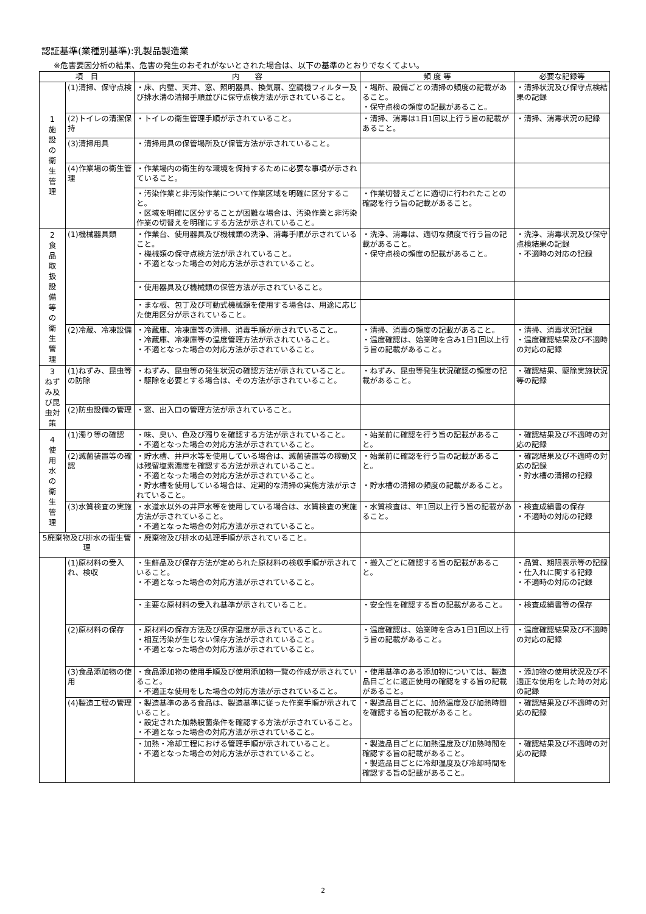認証基準(業種別基準):乳製品製造業
※危害要因分析の結果、危害の発生のおそれがないとされた場合は、以下の基準のとおりでなくてよい。
| 項 目 | | 内 容 | 頻 度 等 | 必要な記録等 |
| --- | --- | --- | --- | --- |
| 1 施 設 の 衛 生 管 理 | (1)清掃、保守点検 | ・床、内壁、天井、窓、照明器具、換気扇、空調機フィルター及び排水溝の清掃手順並びに保守点検方法が示されていること。 | ・場所、設備ごとの清掃の頻度の記載があること。 ・保守点検の頻度の記載があること。 | ・清掃状況及び保守点検結果の記録 |
| | (2)トイレの清潔保持 | ・トイレの衛生管理手順が示されていること。 | ・清掃、消毒は1日1回以上行う旨の記載があること。 | ・清掃、消毒状況の記録 |
| | (3)清掃用具 | ・清掃用具の保管場所及び保管方法が示されていること。 | | |
| | (4)作業場の衛生管理 | ・作業場内の衛生的な環境を保持するために必要な事項が示されていること。 | | |
| | | ・汚染作業と非汚染作業について作業区域を明確に区分すること。 ・区域を明確に区分することが困難な場合は、汚染作業と非汚染作業の切替えを明確にする方法が示されていること。 | ・作業切替えごとに適切に行われたことの確認を行う旨の記載があること。 | |
| 2 食 品 取 扱 設 備 等 の 衛 生 管 理 | (1)機械器具類 | ・作業台、使用器具及び機械類の洗浄、消毒手順が示されていること。 ・機械類の保守点検方法が示されていること。 ・不適となった場合の対応方法が示されていること。 | ・洗浄、消毒は、適切な頻度で行う旨の記載があること。 ・保守点検の頻度の記載があること。 | ・洗浄、消毒状況及び保守点検結果の記録 ・不適時の対応の記録 |
| | | ・使用器具及び機械類の保管方法が示されていること。 | | |
| | | ・まな板、包丁及び可動式機械類を使用する場合は、用途に応じた使用区分が示されていること。 | | |
| | (2)冷蔵、冷凍設備 | ・冷蔵庫、冷凍庫等の清掃、消毒手順が示されていること。 ・冷蔵庫、冷凍庫等の温度管理方法が示されていること。 ・不適となった場合の対応方法が示されていること。 | ・清掃、消毒の頻度の記載があること。 ・温度確認は、始業時を含み1日1回以上行う旨の記載があること。 | ・清掃、消毒状況記録 ・温度確認結果及び不適時の対応の記録 |
| 3 ねずみ及び昆虫対策 | (1)ねずみ、昆虫等の防除 | ・ねずみ、昆虫等の発生状況の確認方法が示されていること。 ・駆除を必要とする場合は、その方法が示されていること。 | ・ねずみ、昆虫等発生状況確認の頻度の記載があること。 | ・確認結果、駆除実施状況等の記録 |
| | (2)防虫設備の管理 | ・窓、出入口の管理方法が示されていること。 | | |
| 4 使 用 水 の 衛 生 管 理 | (1)濁り等の確認 | ・味、臭い、色及び濁りを確認する方法が示されていること。 ・不適となった場合の対応方法が示されていること。 | ・始業前に確認を行う旨の記載があること。 | ・確認結果及び不適時の対応の記録 |
| | (2)滅菌装置等の確認 | ・貯水槽、井戸水等を使用している場合は、滅菌装置等の稼動又は残留塩素濃度を確認する方法が示されていること。 ・不適となった場合の対応方法が示されていること。 ・貯水槽を使用している場合は、定期的な清掃の実施方法が示されていること。 | ・始業前に確認を行う旨の記載があること。 ・貯水槽の清掃の頻度の記載があること。 | ・確認結果及び不適時の対応の記録 ・貯水槽の清掃の記録 |
| | (3)水質検査の実施 | ・水道水以外の井戸水等を使用している場合は、水質検査の実施方法が示されていること。 ・不適となった場合の対応方法が示されていること。 | ・水質検査は、年1回以上行う旨の記載があること。 | ・検査成績書の保存 ・不適時の対応の記録 |
| 5廃棄物及び排水の衛生管理 | | ・廃棄物及び排水の処理手順が示されていること。 | | |
| | (1)原材料の受入れ、検収 | ・生鮮品及び保存方法が定められた原材料の検収手順が示されていること。 ・不適となった場合の対応方法が示されていること。 | ・搬入ごとに確認する旨の記載があること。 | ・品質、期限表示等の記録 ・仕入れに関する記録 ・不適時の対応の記録 |
| | | ・主要な原材料の受入れ基準が示されていること。 | ・安全性を確認する旨の記載があること。 | ・検査成績書等の保存 |
| | (2)原材料の保存 | ・原材料の保存方法及び保存温度が示されていること。 ・相互汚染が生じない保存方法が示されていること。 ・不適となった場合の対応方法が示されていること。 | ・温度確認は、始業時を含み1日1回以上行う旨の記載があること。 | ・温度確認結果及び不適時の対応の記録 |
| | (3)食品添加物の使用 | ・食品添加物の使用手順及び使用添加物一覧の作成が示されていること。 ・不適正な使用をした場合の対応方法が示されていること。 | ・使用基準のある添加物については、製造品目ごとに適正使用の確認をする旨の記載があること。 | ・添加物の使用状況及び不適正な使用をした時の対応の記録 |
| | (4)製造工程の管理 | ・製造基準のある食品は、製造基準に従った作業手順が示されていること。 ・設定された加熱殺菌条件を確認する方法が示されていること。 ・不適となった場合の対応方法が示されていること。 | ・製造品目ごとに、加熱温度及び加熱時間を確認する旨の記載があること。 | ・確認結果及び不適時の対応の記録 |
| | | ・加熱・冷却工程における管理手順が示されていること。 ・不適となった場合の対応方法が示されていること。 | ・製造品目ごとに加熱温度及び加熱時間を確認する旨の記載があること。 ・製造品目ごとに冷却温度及び冷却時間を確認する旨の記載があること。 | ・確認結果及び不適時の対応の記録 |
2